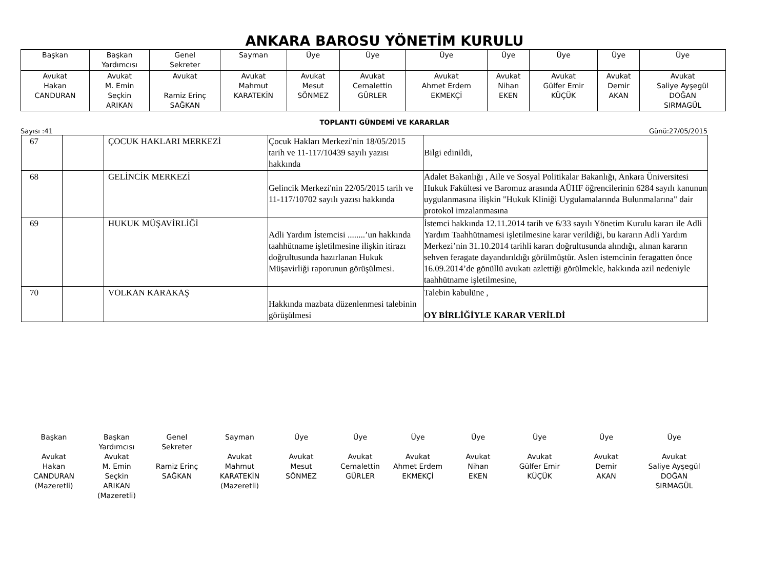ANKARA BAROSU YÖNETİM KURULU
| Başkan | Başkan Yardımcısı | Genel Sekreter | Sayman | Üye | Üye | Üye | Üye | Üye | Üye | Üye |
| Avukat Hakan CANDURAN | Avukat M. Emin Seçkin ARIKAN | Avukat Ramiz Erinç SAĞKAN | Avukat Mahmut KARATEKİN | Avukat Mesut SÖNMEZ | Avukat Cemalettin GÜRLER | Avukat Ahmet Erdem EKMEKÇİ | Avukat Nihan EKEN | Avukat Gülfer Emir KÜÇÜK | Avukat Demir AKAN | Avukat Saliye Ayşegül DOĞAN SIRMAGÜL |
TOPLANTI GÜNDEMİ VE KARARLAR
Sayısı :41 Günü:27/05/2015
| 67 | | ÇOCUK HAKLARI MERKEZİ | Çocuk Hakları Merkezi'nin 18/05/2015 tarih ve 11-117/10439 sayılı yazısı hakkında | Bilgi edinildi, |
| 68 | | GELİNCİK MERKEZİ | Gelincik Merkezi'nin 22/05/2015 tarih ve 11-117/10702 sayılı yazısı hakkında | Adalet Bakanlığı , Aile ve Sosyal Politikalar Bakanlığı, Ankara Üniversitesi Hukuk Fakültesi ve Baromuz arasında AÜHF öğrencilerinin 6284 sayılı kanunun uygulanmasına ilişkin "Hukuk Kliniği Uygulamalarında Bulunmalarına" dair protokol imzalanmasına |
| 69 | | HUKUK MÜŞAVİRLİĞİ | Adli Yardım İstemcisi ........’un hakkında taahhütname işletilmesine ilişkin itirazı doğrultusunda hazırlanan Hukuk Müşavirliği raporunun görüşülmesi. | İstemci hakkında 12.11.2014 tarih ve 6/33 sayılı Yönetim Kurulu kararı ile Adli Yardım Taahhütnamesi işletilmesine karar verildiği, bu kararın Adli Yardım Merkezi’nin 31.10.2014 tarihli kararı doğrultusunda alındığı, alınan kararın sehven feragate dayandırıldığı görülmüştür. Aslen istemcinin feragatten önce 16.09.2014’de gönüllü avukatı azlettiği görülmekle, hakkında azil nedeniyle taahhütname işletilmesine, |
| 70 | | VOLKAN KARAKAŞ | Hakkında mazbata düzenlenmesi talebinin görüşülmesi | Talebin kabulüne , OY BİRLİĞİYLE KARAR VERİLDİ |
Başkan
Avukat
Hakan
CANDURAN
(Mazeretli)
Başkan
Yardımcısı
Avukat
M. Emin
Seçkin
ARIKAN
(Mazeretli)
Genel
Sekreter
Ramiz Erinç
SAĞKAN
Sayman
Avukat
Mahmut
KARATEKİN
(Mazeretli)
Üye
Avukat
Mesut
SÖNMEZ
Üye
Avukat
Cemalettin
GÜRLER
Üye
Avukat
Ahmet Erdem
EKMEKÇİ
Üye
Avukat
Nihan
EKEN
Üye
Avukat
Gülfer Emir
KÜÇÜK
Üye
Avukat
Demir
AKAN
Üye
Avukat
Saliye Ayşegül
DOĞAN
SIRMAGÜL